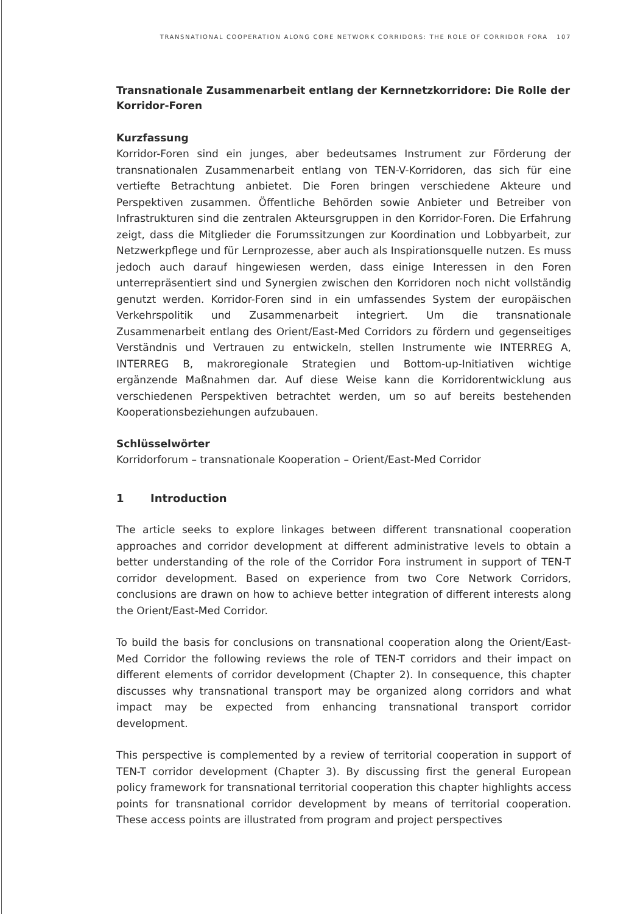TRANSNATIONAL COOPERATION ALONG CORE NETWORK CORRIDORS: THE ROLE OF CORRIDOR FORA 107
Transnationale Zusammenarbeit entlang der Kernnetzkorridore: Die Rolle der Korridor-Foren
Kurzfassung
Korridor-Foren sind ein junges, aber bedeutsames Instrument zur Förderung der transnationalen Zusammenarbeit entlang von TEN-V-Korridoren, das sich für eine vertiefte Betrachtung anbietet. Die Foren bringen verschiedene Akteure und Perspektiven zusammen. Öffentliche Behörden sowie Anbieter und Betreiber von Infrastrukturen sind die zentralen Akteursgruppen in den Korridor-Foren. Die Erfahrung zeigt, dass die Mitglieder die Forumssitzungen zur Koordination und Lobbyarbeit, zur Netzwerkpflege und für Lernprozesse, aber auch als Inspirationsquelle nutzen. Es muss jedoch auch darauf hingewiesen werden, dass einige Interessen in den Foren unterrepräsentiert sind und Synergien zwischen den Korridoren noch nicht vollständig genutzt werden. Korridor-Foren sind in ein umfassendes System der europäischen Verkehrspolitik und Zusammenarbeit integriert. Um die transnationale Zusammenarbeit entlang des Orient/East-Med Corridors zu fördern und gegenseitiges Verständnis und Vertrauen zu entwickeln, stellen Instrumente wie INTERREG A, INTERREG B, makroregionale Strategien und Bottom-up-Initiativen wichtige ergänzende Maßnahmen dar. Auf diese Weise kann die Korridorentwicklung aus verschiedenen Perspektiven betrachtet werden, um so auf bereits bestehenden Kooperationsbeziehungen aufzubauen.
Schlüsselwörter
Korridorforum – transnationale Kooperation – Orient/East-Med Corridor
1 Introduction
The article seeks to explore linkages between different transnational cooperation approaches and corridor development at different administrative levels to obtain a better understanding of the role of the Corridor Fora instrument in support of TEN-T corridor development. Based on experience from two Core Network Corridors, conclusions are drawn on how to achieve better integration of different interests along the Orient/East-Med Corridor.
To build the basis for conclusions on transnational cooperation along the Orient/East-Med Corridor the following reviews the role of TEN-T corridors and their impact on different elements of corridor development (Chapter 2). In consequence, this chapter discusses why transnational transport may be organized along corridors and what impact may be expected from enhancing transnational transport corridor development.
This perspective is complemented by a review of territorial cooperation in support of TEN-T corridor development (Chapter 3). By discussing first the general European policy framework for transnational territorial cooperation this chapter highlights access points for transnational corridor development by means of territorial cooperation. These access points are illustrated from program and project perspectives